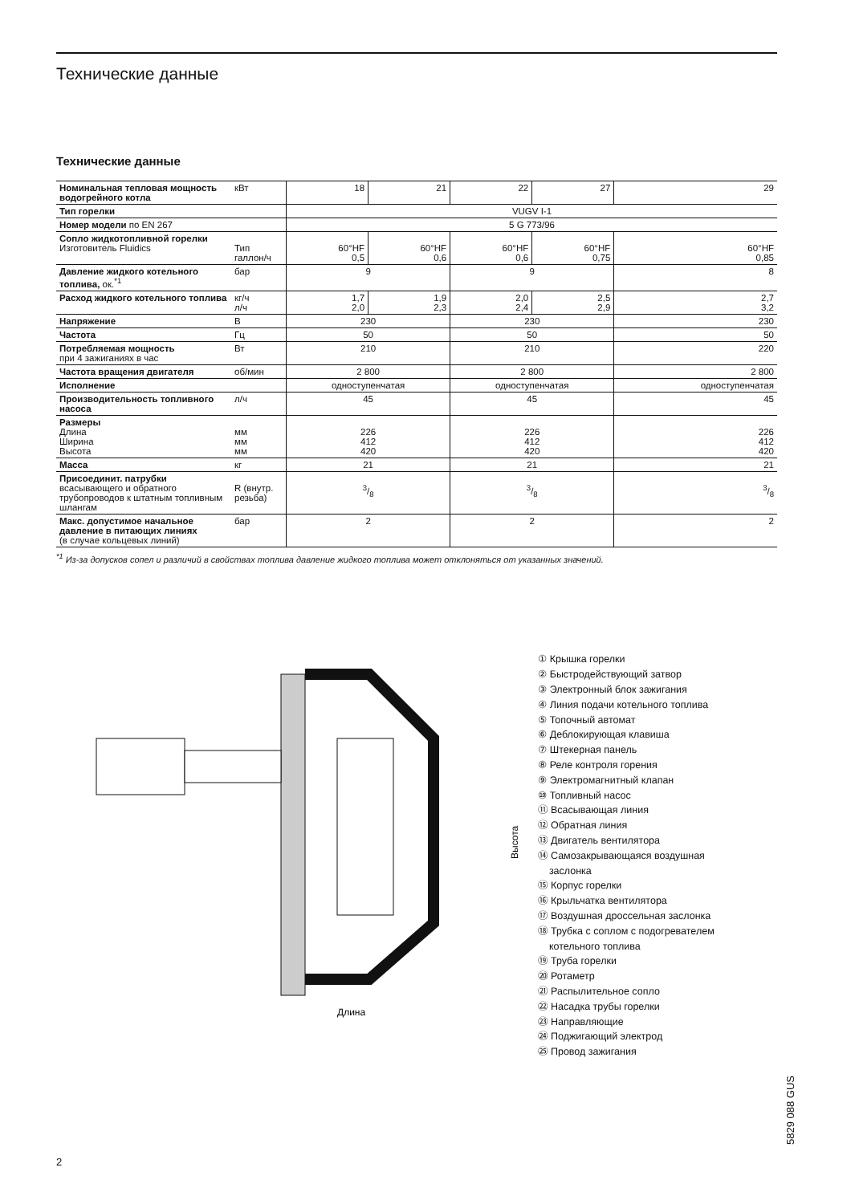Технические данные
Технические данные
| Номинальная тепловая мощность водогрейного котла | кВт | 18 | 21 | 22 | 27 | 29 |
| Тип горелки | | VUGV I-1 | | | | |
| Номер модели по EN 267 | | 5 G 773/96 | | | | |
| Сопло жидкотопливной горелки Изготовитель Fluidics | Тип галлон/ч | 60°HF 0,5 | 60°HF 0,6 | 60°HF 0,6 | 60°HF 0,75 | 60°HF 0,85 |
| Давление жидкого котельного топлива, ок.<sup>*1</sup> | бар | 9 | | 9 | | 8 |
| Расход жидкого котельного топлива | кг/ч л/ч | 1,7 2,0 | 1,9 2,3 | 2,0 2,4 | 2,5 2,9 | 2,7 3,2 |
| Напряжение | В | 230 | | 230 | | 230 |
| Частота | Гц | 50 | | 50 | | 50 |
| Потребляемая мощность при 4 зажиганиях в час | Вт | 210 | | 210 | | 220 |
| Частота вращения двигателя | об/мин | 2 800 | | 2 800 | | 2 800 |
| Исполнение | | одноступенчатая | | одноступенчатая | | одноступенчатая |
| Производительность топливного насоса | л/ч | 45 | | 45 | | 45 |
| Размеры Длина Ширина Высота | мм мм мм | 226 412 420 | | 226 412 420 | | 226 412 420 |
| Масса | кг | 21 | | 21 | | 21 |
| Присоединит. патрубки всасывающего и обратного трубопроводов к штатным топливным шлангам | R (внутр. резьба) | 3/8 | | 3/8 | | 3/8 |
| Макс. допустимое начальное давление в питающих линиях (в случае кольцевых линий) | бар | 2 | | 2 | | 2 |
<sup>*1</sup> Из-за допусков сопел и различий в свойствах топлива давление жидкого топлива может отклоняться от указанных значений.
Длина
Высота
① Крышка горелки
② Быстродействующий затвор
③ Электронный блок зажигания
④ Линия подачи котельного топлива
⑤ Топочный автомат
⑥ Деблокирующая клавиша
⑦ Штекерная панель
⑧ Реле контроля горения
⑨ Электромагнитный клапан
⑩ Топливный насос
⑪ Всасывающая линия
⑫ Обратная линия
⑬ Двигатель вентилятора
⑭ Самозакрывающаяся воздушная
заслонка
⑮ Корпус горелки
⑯ Крыльчатка вентилятора
⑰ Воздушная дроссельная заслонка
⑱ Трубка с соплом с подогревателем
котельного топлива
⑲ Труба горелки
⑳ Ротаметр
㉑ Распылительное сопло
㉒ Насадка трубы горелки
㉓ Направляющие
㉔ Поджигающий электрод
㉕ Провод зажигания
5829 088 GUS
2